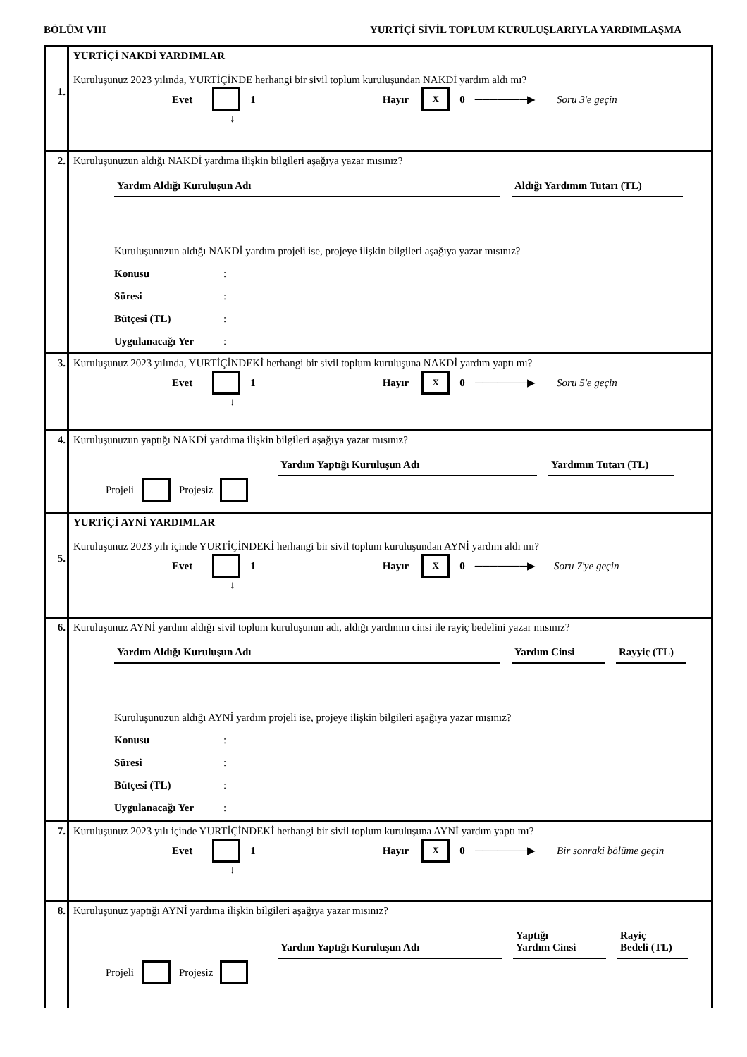BÖLÜM VIII YURTİÇİ SİVİL TOPLUM KURULUŞLARIYLA YARDIMLAŞMA
1.
YURTİÇİ NAKDİ YARDIMLAR
Kuruluşunuz 2023 yılında, YURTİÇİNDE herhangi bir sivil toplum kuruluşundan NAKDİ yardım aldı mı?
Evet 1 Hayır X 0 ───────▶ Soru 3'e geçin
↓
2.
Kuruluşunuzun aldığı NAKDİ yardıma ilişkin bilgileri aşağıya yazar mısınız?
Yardım Aldığı Kuruluşun Adı Aldığı Yardımın Tutarı (TL)
Kuruluşunuzun aldığı NAKDİ yardım projeli ise, projeye ilişkin bilgileri aşağıya yazar mısınız?
Konusu:
Süresi:
Bütçesi (TL):
Uygulanacağı Yer:
3.
Kuruluşunuz 2023 yılında, YURTİÇİNDEKİ herhangi bir sivil toplum kuruluşuna NAKDİ yardım yaptı mı?
Evet 1 Hayır X 0 ───────▶ Soru 5'e geçin
↓
4.
Kuruluşunuzun yaptığı NAKDİ yardıma ilişkin bilgileri aşağıya yazar mısınız?
Yardım Yaptığı Kuruluşun Adı Yardımın Tutarı (TL)
Projeli Projesiz
5.
YURTİÇİ AYNİ YARDIMLAR
Kuruluşunuz 2023 yılı içinde YURTİÇİNDEKİ herhangi bir sivil toplum kuruluşundan AYNİ yardım aldı mı?
Evet 1 Hayır X 0 ───────▶ Soru 7'ye geçin
↓
6.
Kuruluşunuz AYNİ yardım aldığı sivil toplum kuruluşunun adı, aldığı yardımın cinsi ile rayiç bedelini yazar mısınız?
Yardım Aldığı Kuruluşun Adı Yardım Cinsi Rayyiç (TL)
Kuruluşunuzun aldığı AYNİ yardım projeli ise, projeye ilişkin bilgileri aşağıya yazar mısınız?
Konusu:
Süresi:
Bütçesi (TL):
Uygulanacağı Yer:
7.
Kuruluşunuz 2023 yılı içinde YURTİÇİNDEKİ herhangi bir sivil toplum kuruluşuna AYNİ yardım yaptı mı?
Evet 1 Hayır X 0 ───────▶ Bir sonraki bölüme geçin
↓
8.
Kuruluşunuz yaptığı AYNİ yardıma ilişkin bilgileri aşağıya yazar mısınız?
Yardım Yaptığı Kuruluşun Adı
Yaptığı
Yardım Cinsi
Rayiç
Bedeli (TL)
Projeli Projesiz